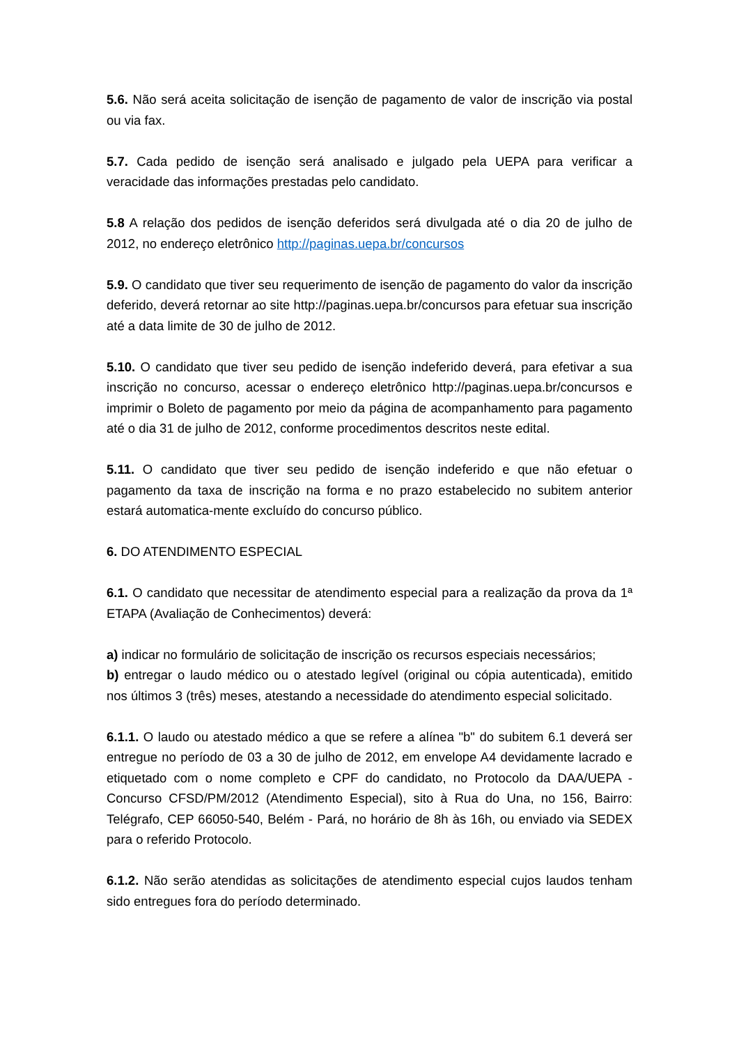5.6. Não será aceita solicitação de isenção de pagamento de valor de inscrição via postal ou via fax.
5.7. Cada pedido de isenção será analisado e julgado pela UEPA para verificar a veracidade das informações prestadas pelo candidato.
5.8 A relação dos pedidos de isenção deferidos será divulgada até o dia 20 de julho de 2012, no endereço eletrônico http://paginas.uepa.br/concursos
5.9. O candidato que tiver seu requerimento de isenção de pagamento do valor da inscrição deferido, deverá retornar ao site http://paginas.uepa.br/concursos para efetuar sua inscrição até a data limite de 30 de julho de 2012.
5.10. O candidato que tiver seu pedido de isenção indeferido deverá, para efetivar a sua inscrição no concurso, acessar o endereço eletrônico http://paginas.uepa.br/concursos e imprimir o Boleto de pagamento por meio da página de acompanhamento para pagamento até o dia 31 de julho de 2012, conforme procedimentos descritos neste edital.
5.11. O candidato que tiver seu pedido de isenção indeferido e que não efetuar o pagamento da taxa de inscrição na forma e no prazo estabelecido no subitem anterior estará automatica-mente excluído do concurso público.
6. DO ATENDIMENTO ESPECIAL
6.1. O candidato que necessitar de atendimento especial para a realização da prova da 1ª ETAPA (Avaliação de Conhecimentos) deverá:
a) indicar no formulário de solicitação de inscrição os recursos especiais necessários;
b) entregar o laudo médico ou o atestado legível (original ou cópia autenticada), emitido nos últimos 3 (três) meses, atestando a necessidade do atendimento especial solicitado.
6.1.1. O laudo ou atestado médico a que se refere a alínea "b" do subitem 6.1 deverá ser entregue no período de 03 a 30 de julho de 2012, em envelope A4 devidamente lacrado e etiquetado com o nome completo e CPF do candidato, no Protocolo da DAA/UEPA - Concurso CFSD/PM/2012 (Atendimento Especial), sito à Rua do Una, no 156, Bairro: Telégrafo, CEP 66050-540, Belém - Pará, no horário de 8h às 16h, ou enviado via SEDEX para o referido Protocolo.
6.1.2. Não serão atendidas as solicitações de atendimento especial cujos laudos tenham sido entregues fora do período determinado.